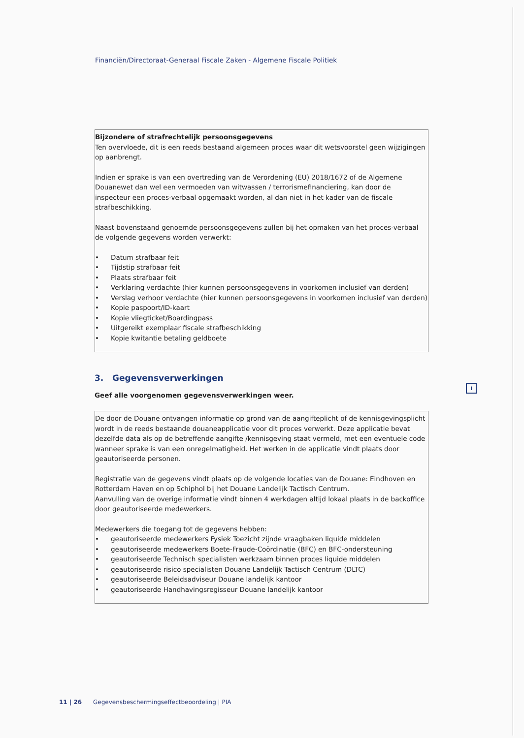Financiën/Directoraat-Generaal Fiscale Zaken - Algemene Fiscale Politiek
Bijzondere of strafrechtelijk persoonsgegevens
Ten overvloede, dit is een reeds bestaand algemeen proces waar dit wetsvoorstel geen wijzigingen op aanbrengt.
Indien er sprake is van een overtreding van de Verordening (EU) 2018/1672 of de Algemene Douanewet dan wel een vermoeden van witwassen / terrorismefinanciering, kan door de inspecteur een proces-verbaal opgemaakt worden, al dan niet in het kader van de fiscale strafbeschikking.
Naast bovenstaand genoemde persoonsgegevens zullen bij het opmaken van het proces-verbaal de volgende gegevens worden verwerkt:
• Datum strafbaar feit
• Tijdstip strafbaar feit
• Plaats strafbaar feit
• Verklaring verdachte (hier kunnen persoonsgegevens in voorkomen inclusief van derden)
• Verslag verhoor verdachte (hier kunnen persoonsgegevens in voorkomen inclusief van derden)
• Kopie paspoort/ID-kaart
• Kopie vliegticket/Boardingpass
• Uitgereikt exemplaar fiscale strafbeschikking
• Kopie kwitantie betaling geldboete
3. Gegevensverwerkingen
Geef alle voorgenomen gegevensverwerkingen weer.
De door de Douane ontvangen informatie op grond van de aangifteplicht of de kennisgevingsplicht wordt in de reeds bestaande douaneapplicatie voor dit proces verwerkt. Deze applicatie bevat dezelfde data als op de betreffende aangifte /kennisgeving staat vermeld, met een eventuele code wanneer sprake is van een onregelmatigheid. Het werken in de applicatie vindt plaats door geautoriseerde personen.
Registratie van de gegevens vindt plaats op de volgende locaties van de Douane: Eindhoven en Rotterdam Haven en op Schiphol bij het Douane Landelijk Tactisch Centrum.
Aanvulling van de overige informatie vindt binnen 4 werkdagen altijd lokaal plaats in de backoffice door geautoriseerde medewerkers.
Medewerkers die toegang tot de gegevens hebben:
• geautoriseerde medewerkers Fysiek Toezicht zijnde vraagbaken liquide middelen
• geautoriseerde medewerkers Boete-Fraude-Coördinatie (BFC) en BFC-ondersteuning
• geautoriseerde Technisch specialisten werkzaam binnen proces liquide middelen
• geautoriseerde risico specialisten Douane Landelijk Tactisch Centrum (DLTC)
• geautoriseerde Beleidsadviseur Douane landelijk kantoor
• geautoriseerde Handhavingsregisseur Douane landelijk kantoor
i
11 | 26 Gegevensbeschermingseffectbeoordeling | PIA